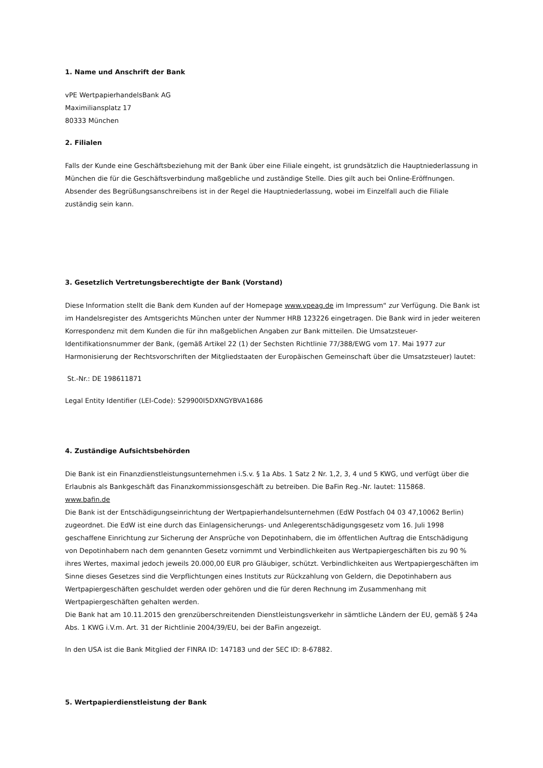1. Name und Anschrift der Bank
vPE WertpapierhandelsBank AG
Maximiliansplatz 17
80333 München
2. Filialen
Falls der Kunde eine Geschäftsbeziehung mit der Bank über eine Filiale eingeht, ist grundsätzlich die Hauptniederlassung in München die für die Geschäftsverbindung maßgebliche und zuständige Stelle. Dies gilt auch bei Online-Eröffnungen. Absender des Begrüßungsanschreibens ist in der Regel die Hauptniederlassung, wobei im Einzelfall auch die Filiale zuständig sein kann.
3. Gesetzlich Vertretungsberechtigte der Bank (Vorstand)
Diese Information stellt die Bank dem Kunden auf der Homepage www.vpeag.de im Impressum“ zur Verfügung. Die Bank ist im Handelsregister des Amtsgerichts München unter der Nummer HRB 123226 eingetragen. Die Bank wird in jeder weiteren Korrespondenz mit dem Kunden die für ihn maßgeblichen Angaben zur Bank mitteilen. Die Umsatzsteuer-Identifikationsnummer der Bank, (gemäß Artikel 22 (1) der Sechsten Richtlinie 77/388/EWG vom 17. Mai 1977 zur Harmonisierung der Rechtsvorschriften der Mitgliedstaaten der Europäischen Gemeinschaft über die Umsatzsteuer) lautet:
St.-Nr.: DE 198611871
Legal Entity Identifier (LEI-Code): 529900I5DXNGYBVA1686
4. Zuständige Aufsichtsbehörden
Die Bank ist ein Finanzdienstleistungsunternehmen i.S.v. § 1a Abs. 1 Satz 2 Nr. 1,2, 3, 4 und 5 KWG, und verfügt über die Erlaubnis als Bankgeschäft das Finanzkommissionsgeschäft zu betreiben. Die BaFin Reg.-Nr. lautet: 115868.
www.bafin.de
Die Bank ist der Entschädigungseinrichtung der Wertpapierhandelsunternehmen (EdW Postfach 04 03 47,10062 Berlin) zugeordnet. Die EdW ist eine durch das Einlagensicherungs- und Anlegerentschädigungsgesetz vom 16. Juli 1998 geschaffene Einrichtung zur Sicherung der Ansprüche von Depotinhabern, die im öffentlichen Auftrag die Entschädigung von Depotinhabern nach dem genannten Gesetz vornimmt und Verbindlichkeiten aus Wertpapiergeschäften bis zu 90 % ihres Wertes, maximal jedoch jeweils 20.000,00 EUR pro Gläubiger, schützt. Verbindlichkeiten aus Wertpapiergeschäften im Sinne dieses Gesetzes sind die Verpflichtungen eines Instituts zur Rückzahlung von Geldern, die Depotinhabern aus Wertpapiergeschäften geschuldet werden oder gehören und die für deren Rechnung im Zusammenhang mit Wertpapiergeschäften gehalten werden.
Die Bank hat am 10.11.2015 den grenzüberschreitenden Dienstleistungsverkehr in sämtliche Ländern der EU, gemäß § 24a Abs. 1 KWG i.V.m. Art. 31 der Richtlinie 2004/39/EU, bei der BaFin angezeigt.
In den USA ist die Bank Mitglied der FINRA ID: 147183 und der SEC ID: 8-67882.
5. Wertpapierdienstleistung der Bank